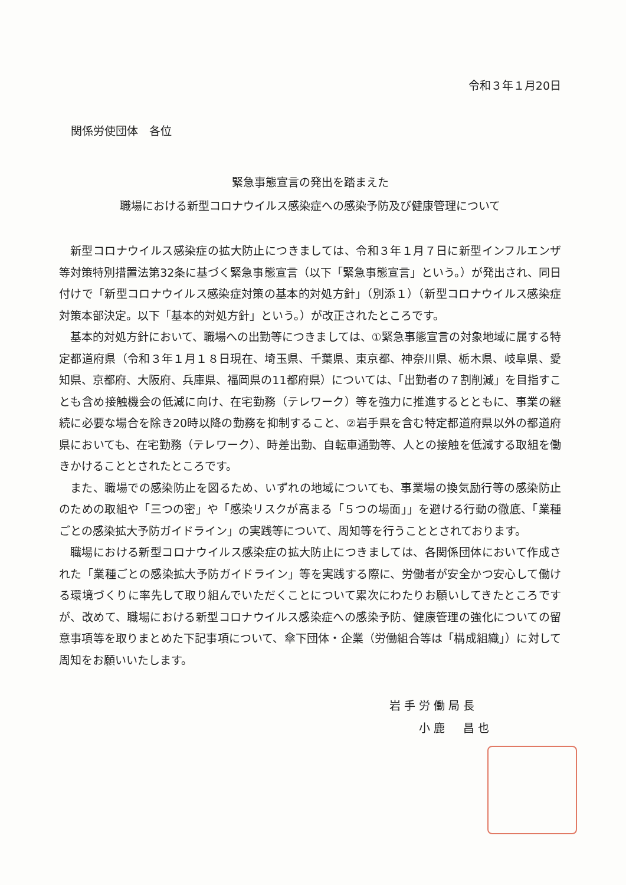令和３年１月20日
関係労使団体　各位
緊急事態宣言の発出を踏まえた
職場における新型コロナウイルス感染症への感染予防及び健康管理について
新型コロナウイルス感染症の拡大防止につきましては、令和３年１月７日に新型インフルエンザ等対策特別措置法第32条に基づく緊急事態宣言（以下「緊急事態宣言」という。）が発出され、同日付けで「新型コロナウイルス感染症対策の基本的対処方針」（別添１）（新型コロナウイルス感染症対策本部決定。以下「基本的対処方針」という。）が改正されたところです。
基本的対処方針において、職場への出勤等につきましては、①緊急事態宣言の対象地域に属する特定都道府県（令和３年１月１８日現在、埼玉県、千葉県、東京都、神奈川県、栃木県、岐阜県、愛知県、京都府、大阪府、兵庫県、福岡県の11都府県）については、「出勤者の７割削減」を目指すことも含め接触機会の低減に向け、在宅勤務（テレワーク）等を強力に推進するとともに、事業の継続に必要な場合を除き20時以降の勤務を抑制すること、②岩手県を含む特定都道府県以外の都道府県においても、在宅勤務（テレワーク）、時差出勤、自転車通勤等、人との接触を低減する取組を働きかけることとされたところです。
また、職場での感染防止を図るため、いずれの地域についても、事業場の換気励行等の感染防止のための取組や「三つの密」や「感染リスクが高まる「５つの場面」」を避ける行動の徹底、「業種ごとの感染拡大予防ガイドライン」の実践等について、周知等を行うこととされております。
職場における新型コロナウイルス感染症の拡大防止につきましては、各関係団体において作成された「業種ごとの感染拡大予防ガイドライン」等を実践する際に、労働者が安全かつ安心して働ける環境づくりに率先して取り組んでいただくことについて累次にわたりお願いしてきたところですが、改めて、職場における新型コロナウイルス感染症への感染予防、健康管理の強化についての留意事項等を取りまとめた下記事項について、傘下団体・企業（労働組合等は「構成組織」）に対して周知をお願いいたします。
岩手労働局長
　　小鹿　昌也